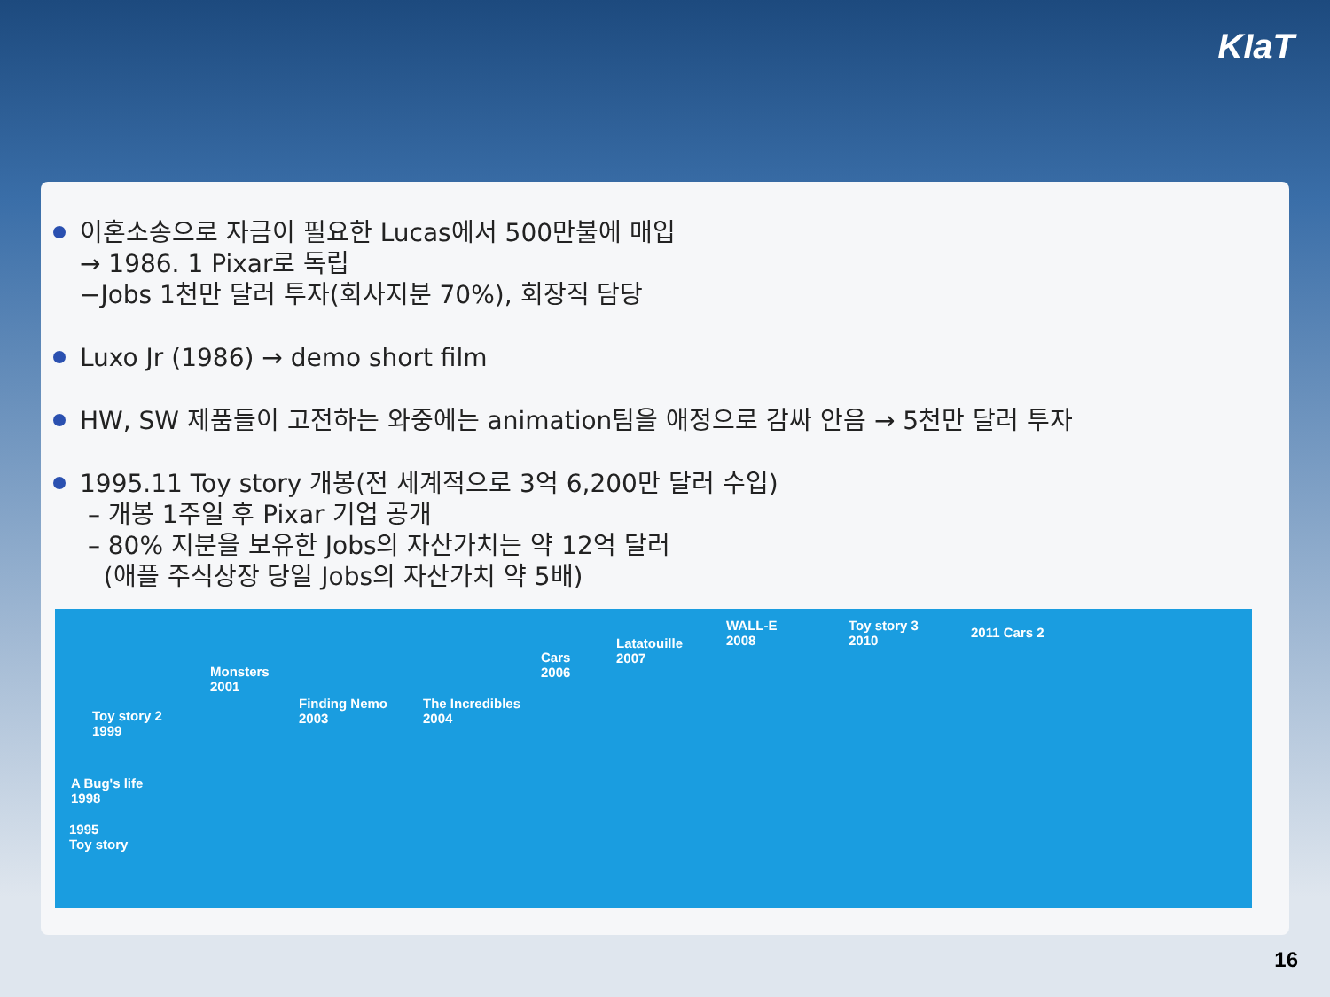KIaT
이혼소송으로 자금이 필요한 Lucas에서 500만불에 매입
→ 1986. 1 Pixar로 독립
−Jobs 1천만 달러 투자(회사지분 70%), 회장직 담당
Luxo Jr (1986) → demo short film
HW, SW 제품들이 고전하는 와중에는 animation팀을 애정으로 감싸 안음 → 5천만 달러 투자
1995.11 Toy story 개봉(전 세계적으로 3억 6,200만 달러 수입)
– 개봉 1주일 후 Pixar 기업 공개
– 80% 지분을 보유한 Jobs의 자산가치는 약 12억 달러
(애플 주식상장 당일 Jobs의 자산가치 약 5배)
1995
Toy story
A Bug's life
1998
Toy story 2
1999
Monsters
2001
Finding Nemo
2003
The Incredibles
2004
Cars
2006
Latatouille
2007
WALL-E
2008
Toy story 3
2010
2011 Cars 2
16